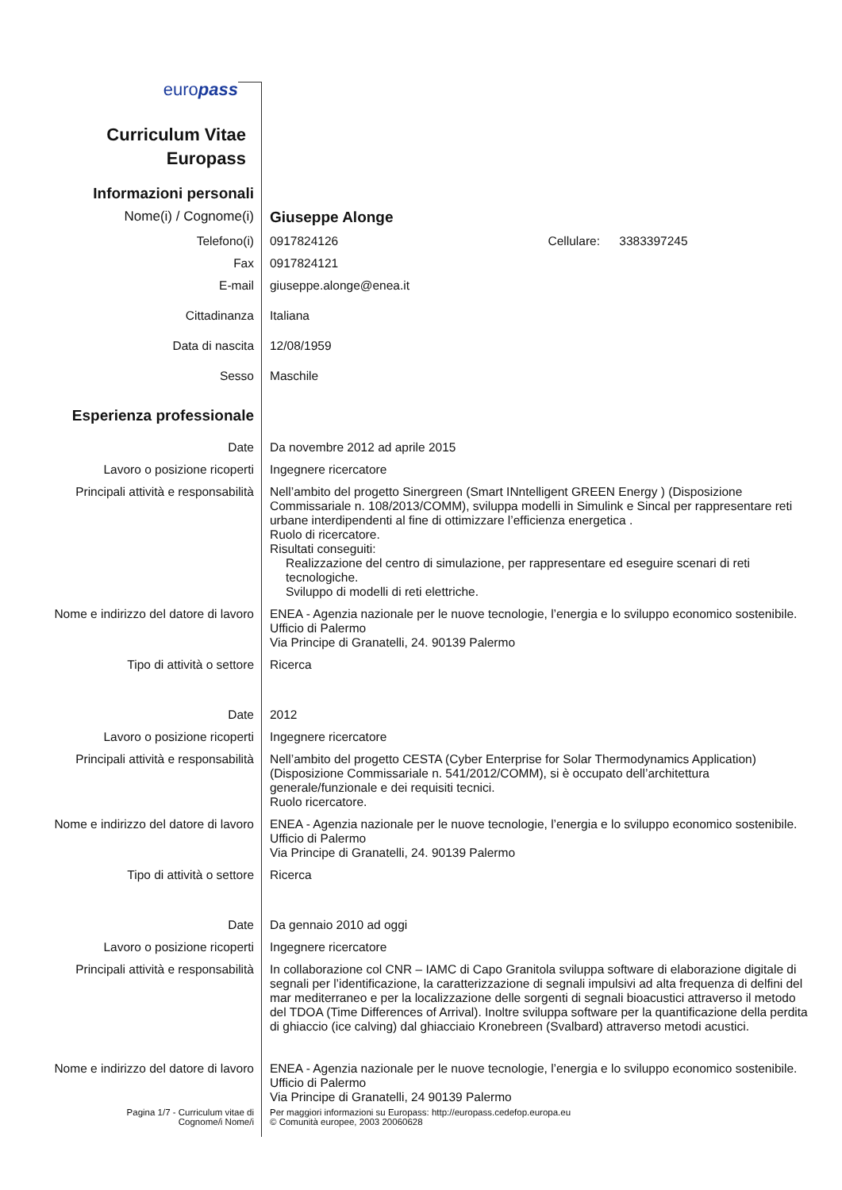europass
Curriculum Vitae
Europass
Informazioni personali
Nome(i) / Cognome(i) Giuseppe Alonge
Telefono(i) 0917824126 Cellulare: 3383397245
Fax 0917824121
E-mail giuseppe.alonge@enea.it
Cittadinanza Italiana
Data di nascita 12/08/1959
Sesso Maschile
Esperienza professionale
Date Da novembre 2012 ad aprile 2015
Lavoro o posizione ricoperti Ingegnere ricercatore
Principali attività e responsabilità
Nell’ambito del progetto Sinergreen (Smart INntelligent GREEN Energy ) (Disposizione Commissariale n. 108/2013/COMM), sviluppa modelli in Simulink e Sincal per rappresentare reti urbane interdipendenti al fine di ottimizzare l’efficienza energetica .
Ruolo di ricercatore.
Risultati conseguiti:
Realizzazione del centro di simulazione, per rappresentare ed eseguire scenari di reti tecnologiche.
Sviluppo di modelli di reti elettriche.
Nome e indirizzo del datore di lavoro
ENEA - Agenzia nazionale per le nuove tecnologie, l’energia e lo sviluppo economico sostenibile.
Ufficio di Palermo
Via Principe di Granatelli, 24. 90139 Palermo
Tipo di attività o settore Ricerca
Date 2012
Lavoro o posizione ricoperti Ingegnere ricercatore
Principali attività e responsabilità
Nell’ambito del progetto CESTA (Cyber Enterprise for Solar Thermodynamics Application) (Disposizione Commissariale n. 541/2012/COMM), si è occupato dell’architettura generale/funzionale e dei requisiti tecnici.
Ruolo ricercatore.
Nome e indirizzo del datore di lavoro
ENEA - Agenzia nazionale per le nuove tecnologie, l’energia e lo sviluppo economico sostenibile.
Ufficio di Palermo
Via Principe di Granatelli, 24. 90139 Palermo
Tipo di attività o settore Ricerca
Date Da gennaio 2010 ad oggi
Lavoro o posizione ricoperti Ingegnere ricercatore
Principali attività e responsabilità
In collaborazione col CNR – IAMC di Capo Granitola sviluppa software di elaborazione digitale di segnali per l’identificazione, la caratterizzazione di segnali impulsivi ad alta frequenza di delfini del mar mediterraneo e per la localizzazione delle sorgenti di segnali bioacustici attraverso il metodo del TDOA (Time Differences of Arrival). Inoltre sviluppa software per la quantificazione della perdita di ghiaccio (ice calving) dal ghiacciaio Kronebreen (Svalbard) attraverso metodi acustici.
Nome e indirizzo del datore di lavoro
ENEA - Agenzia nazionale per le nuove tecnologie, l’energia e lo sviluppo economico sostenibile.
Ufficio di Palermo
Via Principe di Granatelli, 24 90139 Palermo
Pagina 1/7 - Curriculum vitae di
Cognome/i Nome/i
Per maggiori informazioni su Europass: http://europass.cedefop.europa.eu
© Comunità europee, 2003 20060628